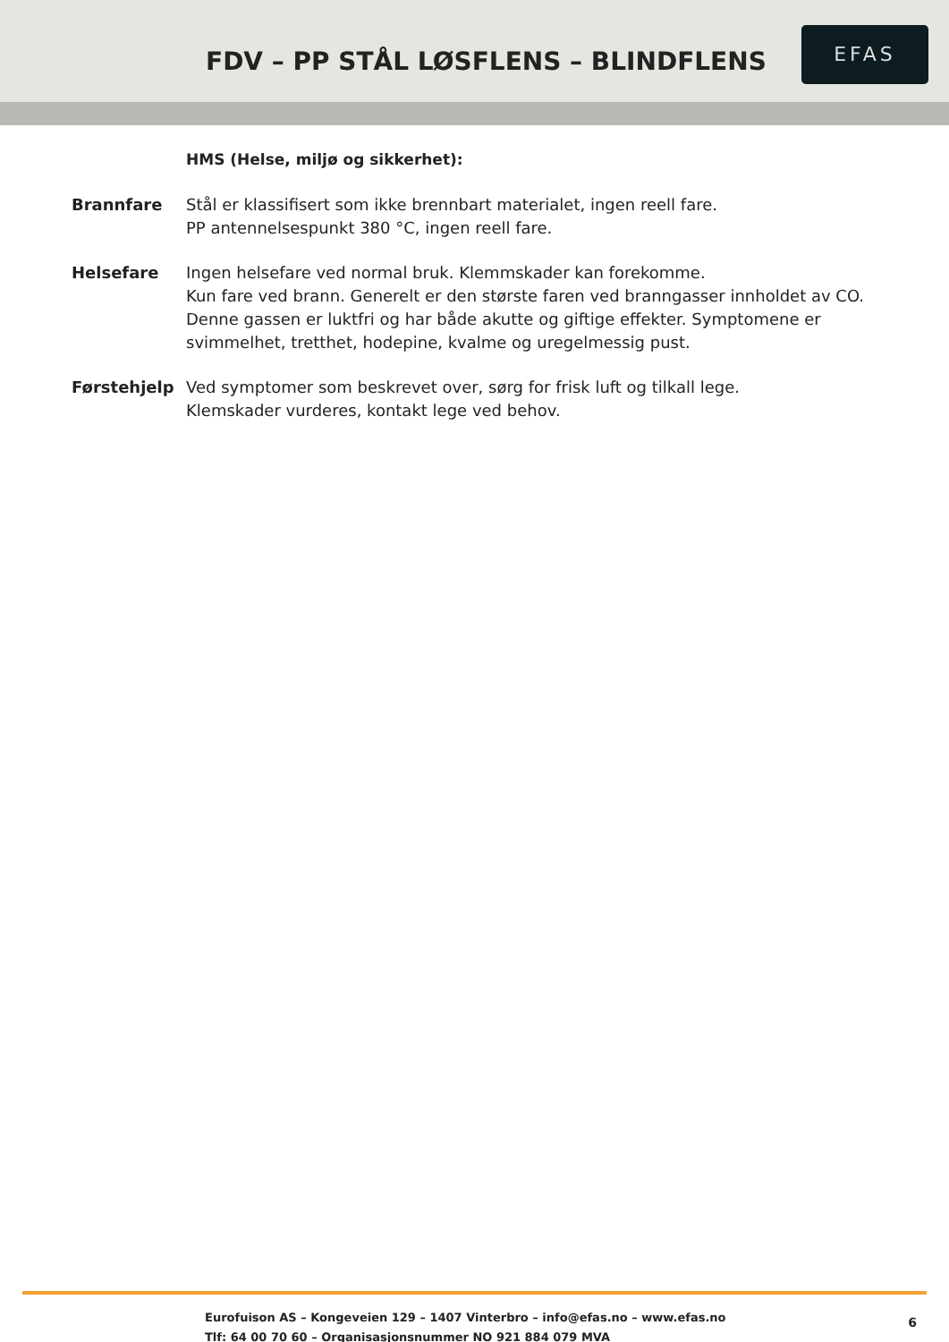FDV – PP STÅL LØSFLENS – BLINDFLENS
EFAS
HMS (Helse, miljø og sikkerhet):
Brannfare Stål er klassifisert som ikke brennbart materialet, ingen reell fare.
PP antennelsespunkt 380 °C, ingen reell fare.
Helsefare Ingen helsefare ved normal bruk. Klemmskader kan forekomme.
Kun fare ved brann. Generelt er den største faren ved branngasser innholdet av CO. Denne gassen er luktfri og har både akutte og giftige effekter. Symptomene er svimmelhet, tretthet, hodepine, kvalme og uregelmessig pust.
Førstehjelp Ved symptomer som beskrevet over, sørg for frisk luft og tilkall lege.
Klemskader vurderes, kontakt lege ved behov.
Eurofuison AS – Kongeveien 129 – 1407 Vinterbro – info@efas.no – www.efas.no
Tlf: 64 00 70 60 – Organisasjonsnummer NO 921 884 079 MVA
6